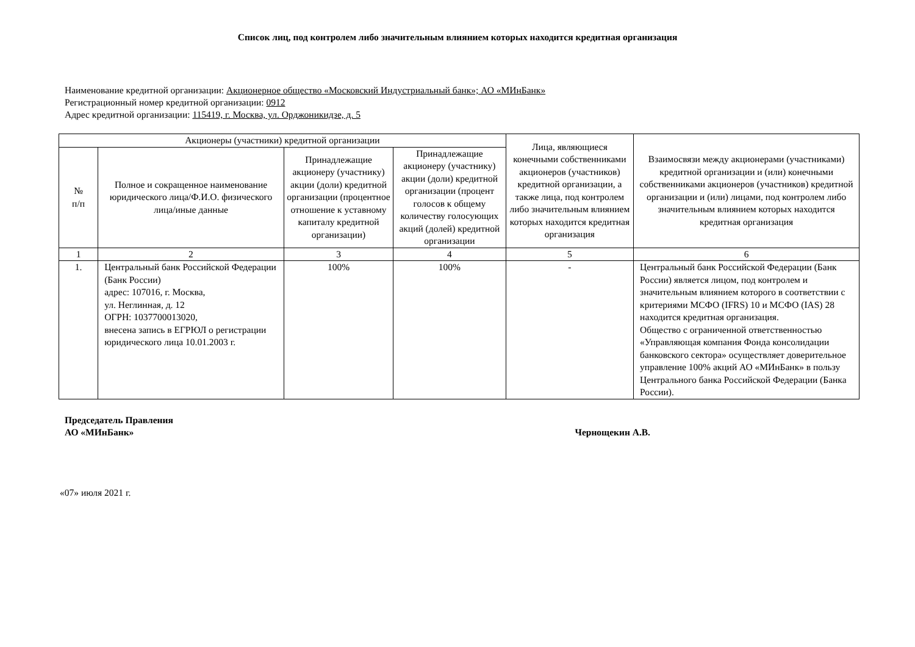Список лиц, под контролем либо значительным влиянием которых находится кредитная организация
Наименование кредитной организации: Акционерное общество «Московский Индустриальный банк»; АО «МИнБанк»
Регистрационный номер кредитной организации: 0912
Адрес кредитной организации: 115419, г. Москва, ул. Орджоникидзе, д. 5
| Акционеры (участники) кредитной организации | | | | Лица, являющиеся конечными собственниками акционеров (участников) кредитной организации, а также лица, под контролем либо значительным влиянием которых находится кредитная организация | Взаимосвязи между акционерами (участниками) кредитной организации и (или) конечными собственниками акционеров (участников) кредитной организации и (или) лицами, под контролем либо значительным влиянием которых находится кредитная организация |
| --- | --- | --- | --- | --- | --- |
| № п/п | Полное и сокращенное наименование юридического лица/Ф.И.О. физического лица/иные данные | Принадлежащие акционеру (участнику) акции (доли) кредитной организации (процентное отношение к уставному капиталу кредитной организации) | Принадлежащие акционеру (участнику) акции (доли) кредитной организации (процент голосов к общему количеству голосующих акций (долей) кредитной организации | | |
| 1 | 2 | 3 | 4 | 5 | 6 |
| 1. | Центральный банк Российской Федерации (Банк России) адрес: 107016, г. Москва, ул. Неглинная, д. 12 ОГРН: 1037700013020, внесена запись в ЕГРЮЛ о регистрации юридического лица 10.01.2003 г. | 100% | 100% | - | Центральный банк Российской Федерации (Банк России) является лицом, под контролем и значительным влиянием которого в соответствии с критериями МСФО (IFRS) 10 и МСФО (IAS) 28 находится кредитная организация. Общество с ограниченной ответственностью «Управляющая компания Фонда консолидации банковского сектора» осуществляет доверительное управление 100% акций АО «МИнБанк» в пользу Центрального банка Российской Федерации (Банка России). |
Председатель Правления
АО «МИнБанк»
Чернощекин А.В.
«07» июля 2021 г.